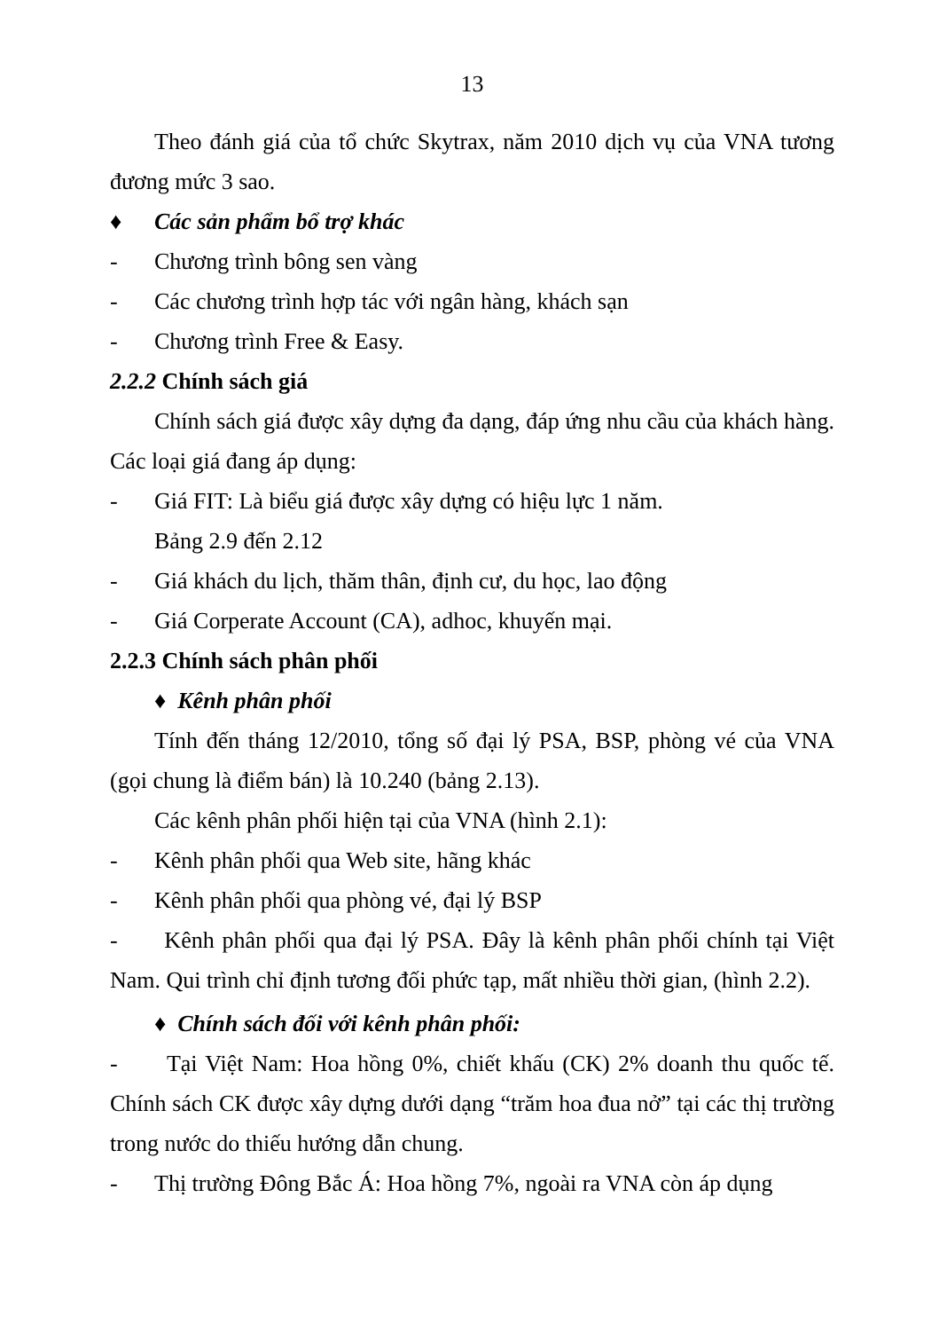13
Theo đánh giá của tổ chức Skytrax, năm 2010 dịch vụ của VNA tương đương mức 3 sao.
♦ Các sản phẩm bổ trợ khác
- Chương trình bông sen vàng
- Các chương trình hợp tác với ngân hàng, khách sạn
- Chương trình Free & Easy.
2.2.2 Chính sách giá
Chính sách giá được xây dựng đa dạng, đáp ứng nhu cầu của khách hàng. Các loại giá đang áp dụng:
- Giá FIT: Là biểu giá được xây dựng có hiệu lực 1 năm.
Bảng 2.9 đến 2.12
- Giá khách du lịch, thăm thân, định cư, du học, lao động
- Giá Corperate Account (CA), adhoc, khuyến mại.
2.2.3 Chính sách phân phối
♦ Kênh phân phối
Tính đến tháng 12/2010, tổng số đại lý PSA, BSP, phòng vé của VNA (gọi chung là điểm bán) là 10.240 (bảng 2.13).
Các kênh phân phối hiện tại của VNA (hình 2.1):
- Kênh phân phối qua Web site, hãng khác
- Kênh phân phối qua phòng vé, đại lý BSP
- Kênh phân phối qua đại lý PSA. Đây là kênh phân phối chính tại Việt Nam. Qui trình chỉ định tương đối phức tạp, mất nhiều thời gian, (hình 2.2).
♦ Chính sách đối với kênh phân phối:
- Tại Việt Nam: Hoa hồng 0%, chiết khấu (CK) 2% doanh thu quốc tế. Chính sách CK được xây dựng dưới dạng “trăm hoa đua nở” tại các thị trường trong nước do thiếu hướng dẫn chung.
- Thị trường Đông Bắc Á: Hoa hồng 7%, ngoài ra VNA còn áp dụng